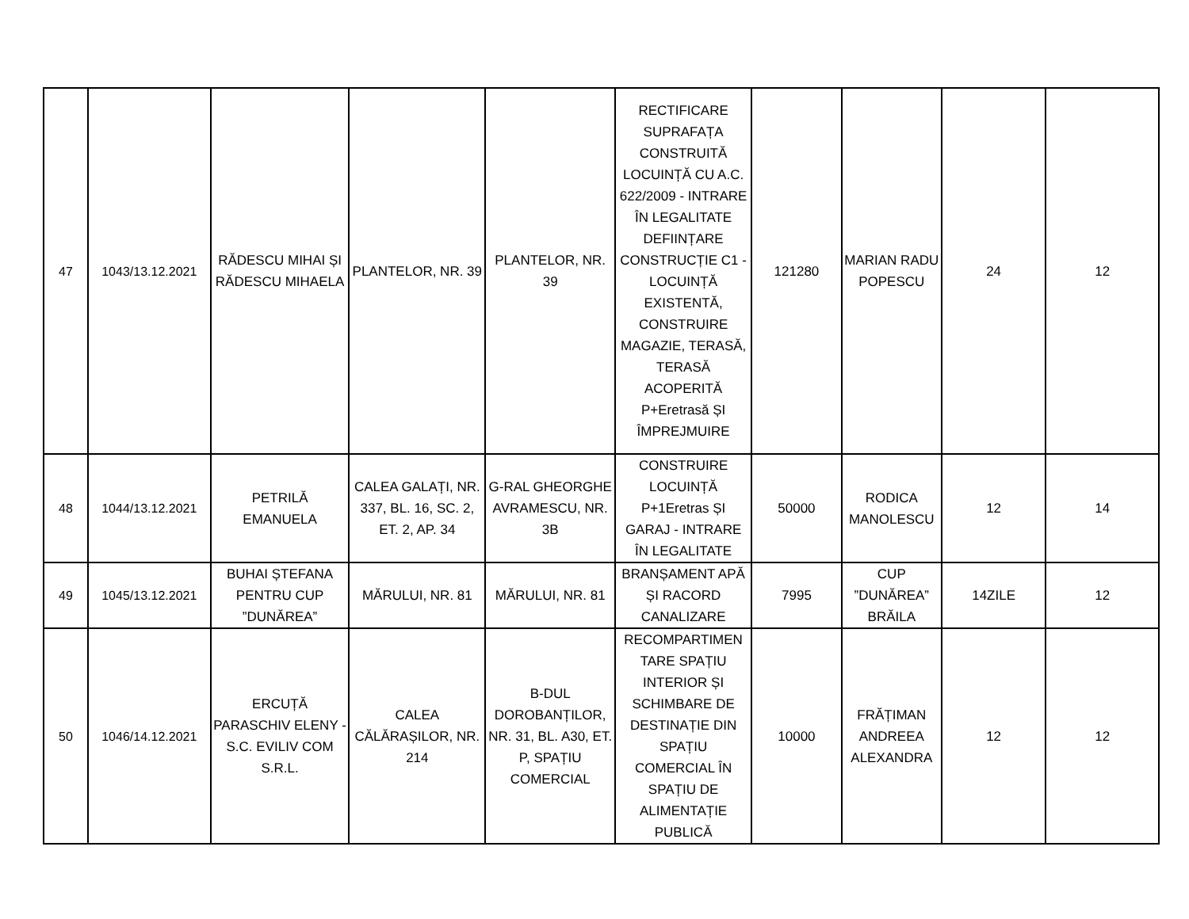| 47 | 1043/13.12.2021 | RĂDESCU MIHAI ȘI RĂDESCU MIHAELA | PLANTELOR, NR. 39 | PLANTELOR, NR. 39 | RECTIFICARE SUPRAFAȚA CONSTRUITĂ LOCUINȚĂ CU A.C. 622/2009 - INTRARE ÎN LEGALITATE DEFIINȚARE CONSTRUCȚIE C1 - LOCUINȚĂ EXISTENTĂ, CONSTRUIRE MAGAZIE, TERASĂ, TERASĂ ACOPERITĂ P+Eretrasă ȘI ÎMPREJMUIRE | 121280 | MARIAN RADU POPESCU | 24 | 12 |
| 48 | 1044/13.12.2021 | PETRILĂ EMANUELA | CALEA GALAȚI, NR. 337, BL. 16, SC. 2, ET. 2, AP. 34 | G-RAL GHEORGHE AVRAMESCU, NR. 3B | CONSTRUIRE LOCUINȚĂ P+1Eretras ȘI GARAJ - INTRARE ÎN LEGALITATE | 50000 | RODICA MANOLESCU | 12 | 14 |
| 49 | 1045/13.12.2021 | BUHAI ȘTEFANA PENTRU CUP ”DUNĂREA” | MĂRULUI, NR. 81 | MĂRULUI, NR. 81 | BRANȘAMENT APĂ ȘI RACORD CANALIZARE | 7995 | CUP ”DUNĂREA” BRĂILA | 14ZILE | 12 |
| 50 | 1046/14.12.2021 | ERCUȚĂ PARASCHIV ELENY - S.C. EVILIV COM S.R.L. | CALEA CĂLĂRAȘILOR, NR. 214 | B-DUL DOROBANȚILOR, NR. 31, BL. A30, ET. P, SPAȚIU COMERCIAL | RECOMPARTIMEN TARE SPAȚIU INTERIOR ȘI SCHIMBARE DE DESTINAȚIE DIN SPAȚIU COMERCIAL ÎN SPAȚIU DE ALIMENTAȚIE PUBLICĂ | 10000 | FRĂȚIMAN ANDREEA ALEXANDRA | 12 | 12 |